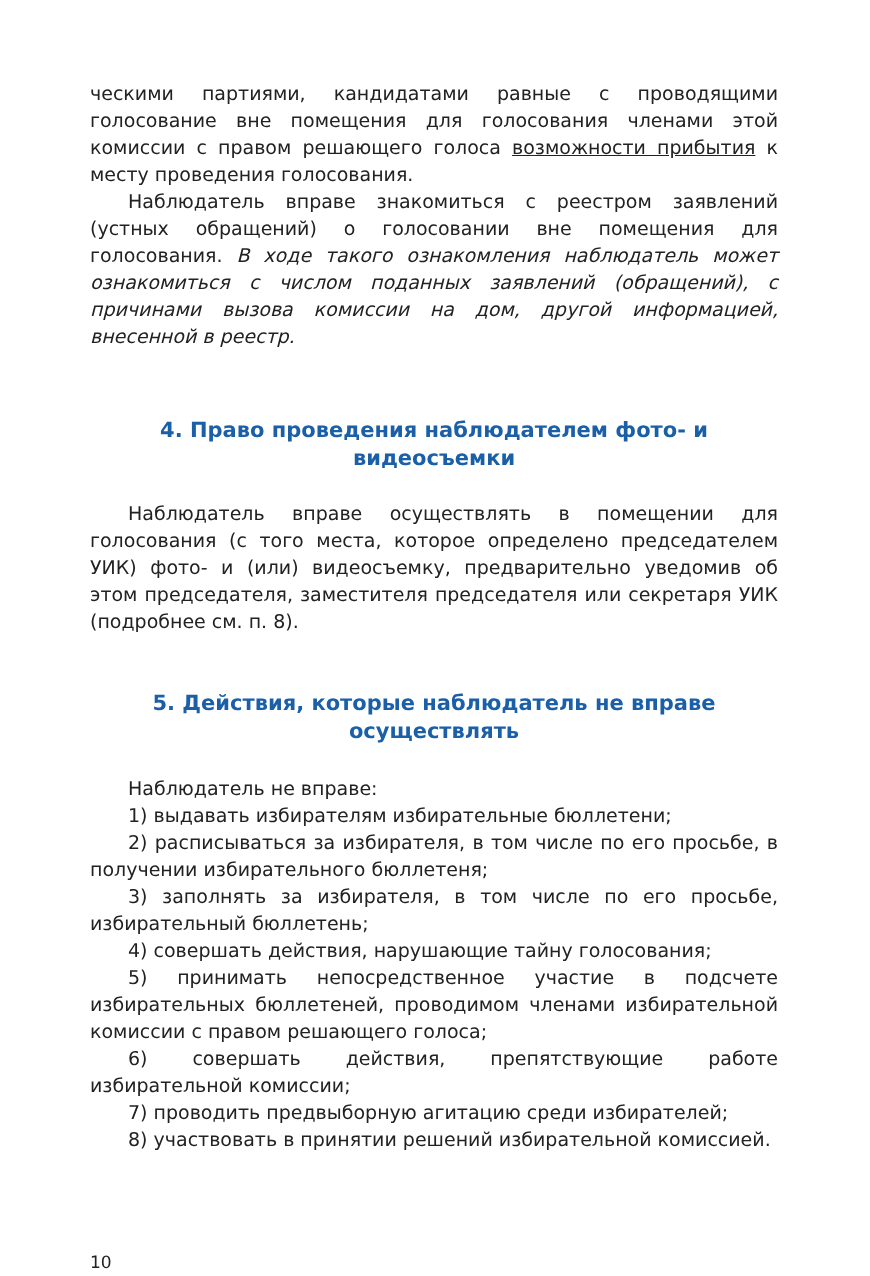ческими партиями, кандидатами равные с проводящими голосование вне помещения для голосования членами этой комиссии с правом решающего голоса возможности прибытия к месту проведения голосования.
Наблюдатель вправе знакомиться с реестром заявлений (устных обращений) о голосовании вне помещения для голосования. В ходе такого ознакомления наблюдатель может ознакомиться с числом поданных заявлений (обращений), с причинами вызова комиссии на дом, другой информацией, внесенной в реестр.
4. Право проведения наблюдателем фото- и видеосъемки
Наблюдатель вправе осуществлять в помещении для голосования (с того места, которое определено председателем УИК) фото- и (или) видеосъемку, предварительно уведомив об этом председателя, заместителя председателя или секретаря УИК (подробнее см. п. 8).
5. Действия, которые наблюдатель не вправе
осуществлять
Наблюдатель не вправе:
1) выдавать избирателям избирательные бюллетени;
2) расписываться за избирателя, в том числе по его просьбе, в получении избирательного бюллетеня;
3) заполнять за избирателя, в том числе по его просьбе, избирательный бюллетень;
4) совершать действия, нарушающие тайну голосования;
5) принимать непосредственное участие в подсчете избирательных бюллетеней, проводимом членами избирательной комиссии с правом решающего голоса;
6) совершать действия, препятствующие работе избирательной комиссии;
7) проводить предвыборную агитацию среди избирателей;
8) участвовать в принятии решений избирательной комиссией.
10